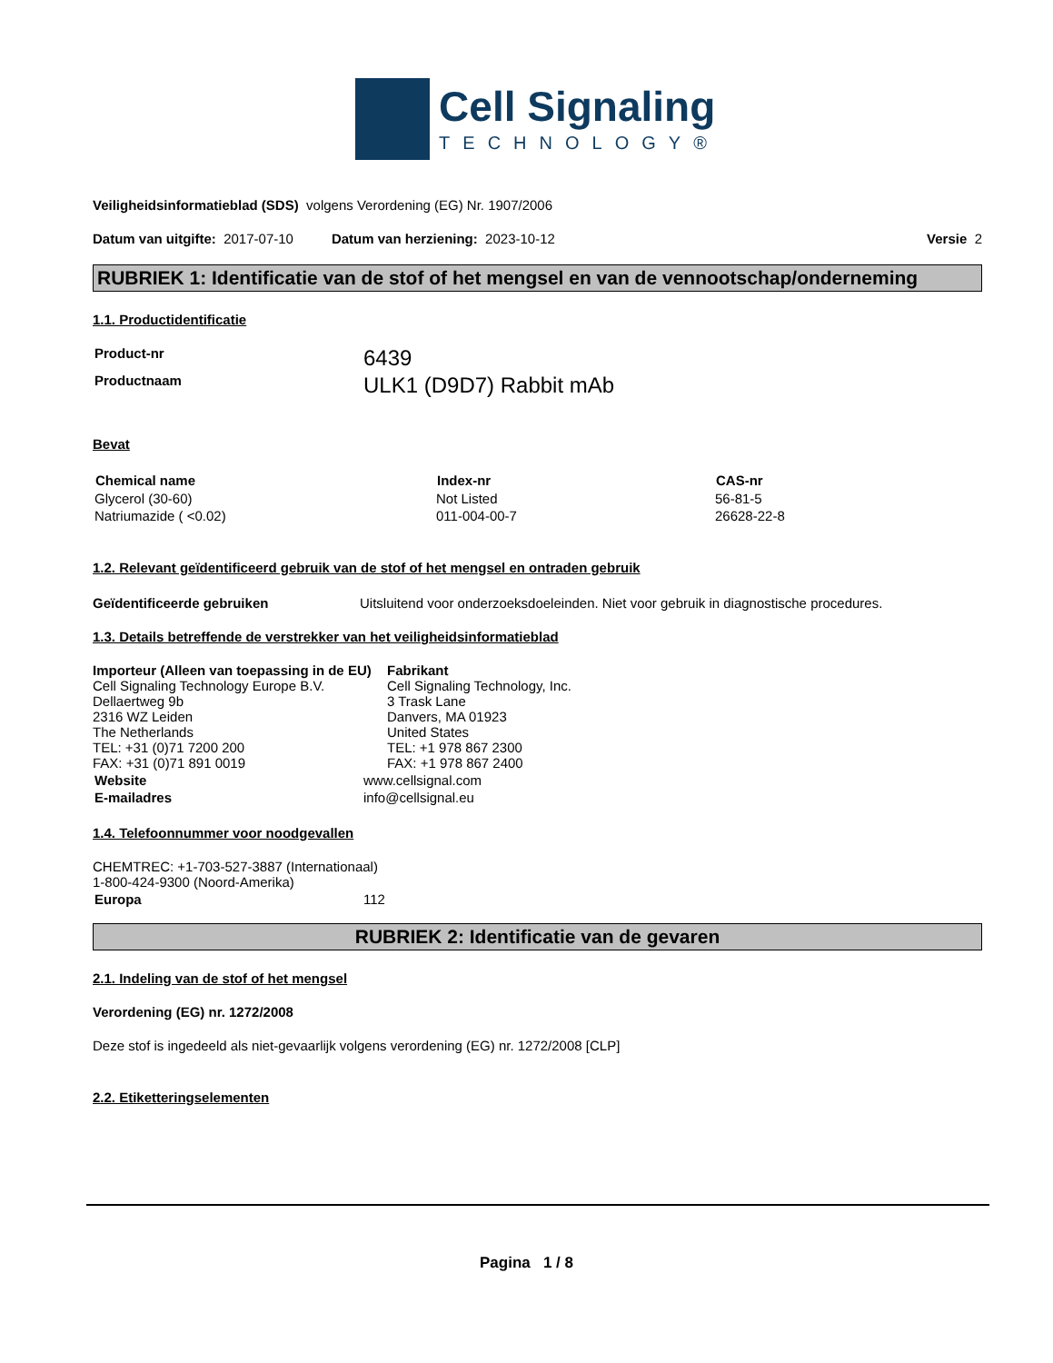Cell Signaling
TECHNOLOGY®
Veiligheidsinformatieblad (SDS) volgens Verordening (EG) Nr. 1907/2006
Datum van uitgifte: 2017-07-10 Datum van herziening: 2023-10-12 Versie 2
RUBRIEK 1: Identificatie van de stof of het mengsel en van de vennootschap/onderneming
1.1. Productidentificatie
| Product-nr | 6439 |
| Productnaam | ULK1 (D9D7) Rabbit mAb |
Bevat
| Chemical name | Index-nr | CAS-nr |
| --- | --- | --- |
| Glycerol (30-60) | Not Listed | 56-81-5 |
| Natriumazide ( <0.02) | 011-004-00-7 | 26628-22-8 |
1.2. Relevant geïdentificeerd gebruik van de stof of het mengsel en ontraden gebruik
Geïdentificeerde gebruiken Uitsluitend voor onderzoeksdoeleinden. Niet voor gebruik in diagnostische procedures.
1.3. Details betreffende de verstrekker van het veiligheidsinformatieblad
Importeur (Alleen van toepassing in de EU)
Cell Signaling Technology Europe B.V.
Dellaertweg 9b
2316 WZ Leiden
The Netherlands
TEL: +31 (0)71 7200 200
FAX: +31 (0)71 891 0019
Fabrikant
Cell Signaling Technology, Inc.
3 Trask Lane
Danvers, MA 01923
United States
TEL: +1 978 867 2300
FAX: +1 978 867 2400
| Website | www.cellsignal.com |
| E-mailadres | info@cellsignal.eu |
1.4. Telefoonnummer voor noodgevallen
CHEMTREC: +1-703-527-3887 (Internationaal)
1-800-424-9300 (Noord-Amerika)
| Europa | 112 |
RUBRIEK 2: Identificatie van de gevaren
2.1. Indeling van de stof of het mengsel
Verordening (EG) nr. 1272/2008
Deze stof is ingedeeld als niet-gevaarlijk volgens verordening (EG) nr. 1272/2008 [CLP]
2.2. Etiketteringselementen
Pagina 1 / 8